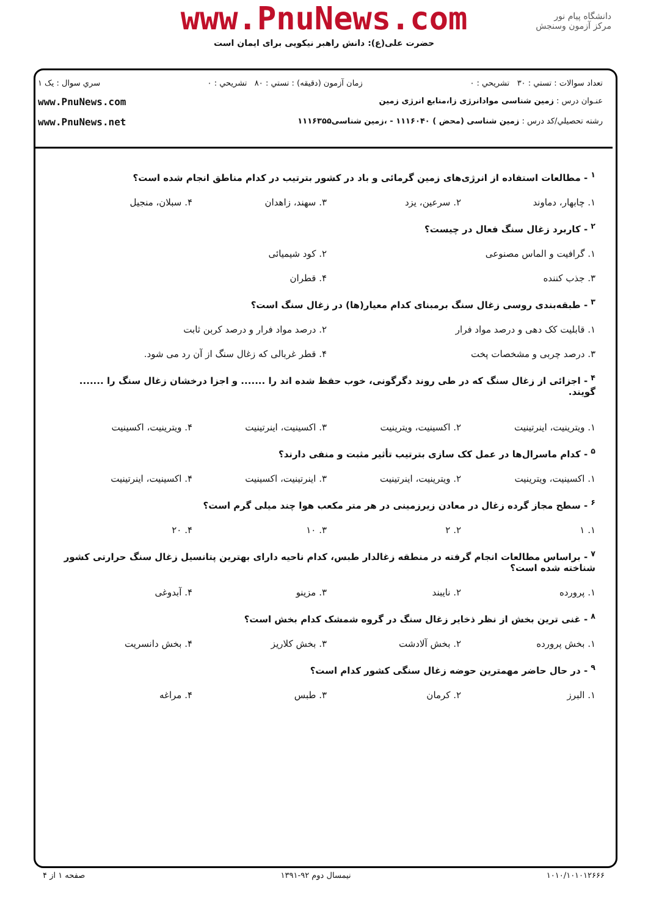www.PnuNews.com
حضرت علی(ع): دانش راهبر نیکویی برای ایمان است
دانشگاه پیام نور
مرکز آزمون وسنجش
تعداد سوالات : تستي : ۳۰ تشريحي : ۰ زمان آزمون (دقيقه) : تستي : ۸۰ تشريحي : ۰ سري سوال : يک ۱
عنـوان درس : زمین شناسی موادانرژی زا،منابع انرژی زمین www.PnuNews.com
رشته تحصيلي/کد درس : زمین شناسی (محض ) ۱۱۱۶۰۴۰ - ،زمین شناسی۱۱۱۶۳۵۵ www.PnuNews.net
<sup>۱</sup> - مطالعات استفاده از انرژی‌های زمین گرمائی و باد در کشور بترتیب در کدام مناطق انجام شده است؟
۱. چابهار، دماوند ۲. سرعین، یزد ۳. سهند، زاهدان ۴. سبلان، منجیل
<sup>۲</sup> - کاربرد زغال سنگ فعال در چیست؟
۱. گرافیت و الماس مصنوعی ۲. کود شیمیائی
۳. جذب کننده ۴. قطران
<sup>۳</sup> - طبقه‌بندی روسی زغال سنگ برمبنای کدام معیار(ها) در زغال سنگ است؟
۱. قابلیت کک دهی و درصد مواد فرار ۲. درصد مواد فرار و درصد کربن ثابت
۳. درصد چربی و مشخصات پخت ۴. قطر غربالی که زغال سنگ از آن رد می شود.
<sup>۴</sup> - اجزائی از زغال سنگ که در طی روند دگرگونی، خوب حفظ شده اند را ....... و اجزا درخشان زغال سنگ را ....... گویند.
۱. ویترینیت، اینرتینیت ۲. اکسینیت، ویترینیت ۳. اکسینیت، اینرتینیت ۴. ویترینیت، اکسینیت
<sup>۵</sup> - کدام ماسرال‌ها در عمل کک سازی بترتیب تأثیر مثبت و منفی دارند؟
۱. اکسینیت، ویترینیت ۲. ویترینیت، اینرتینیت ۳. اینرتینیت، اکسینیت ۴. اکسینیت، اینرتینیت
<sup>۶</sup> - سطح مجاز گرده زغال در معادن زیرزمینی در هر متر مکعب هوا چند میلی گرم است؟
۱. ۱ ۲. ۲ ۳. ۱۰ ۴. ۲۰
<sup>۷</sup> - براساس مطالعات انجام گرفته در منطقه زغالدار طبس، کدام ناحیه دارای بهترین پتانسیل زغال سنگ حرارتی کشور شناخته شده است؟
۱. پرورده ۲. نایبند ۳. مزینو ۴. آبدوغی
<sup>۸</sup> - غنی ترین بخش از نظر ذخایر زغال سنگ در گروه شمشک کدام بخش است؟
۱. بخش پرورده ۲. بخش آلادشت ۳. بخش کلاریز ۴. بخش دانسریت
<sup>۹</sup> - در حال حاضر مهمترین حوضه زغال سنگی کشور کدام است؟
۱. البرز ۲. کرمان ۳. طبس ۴. مراغه
۱۰۱۰/۱۰۱۰۱۲۶۶۶ نیمسال دوم ۹۲-۱۳۹۱ صفحه ۱ از ۴